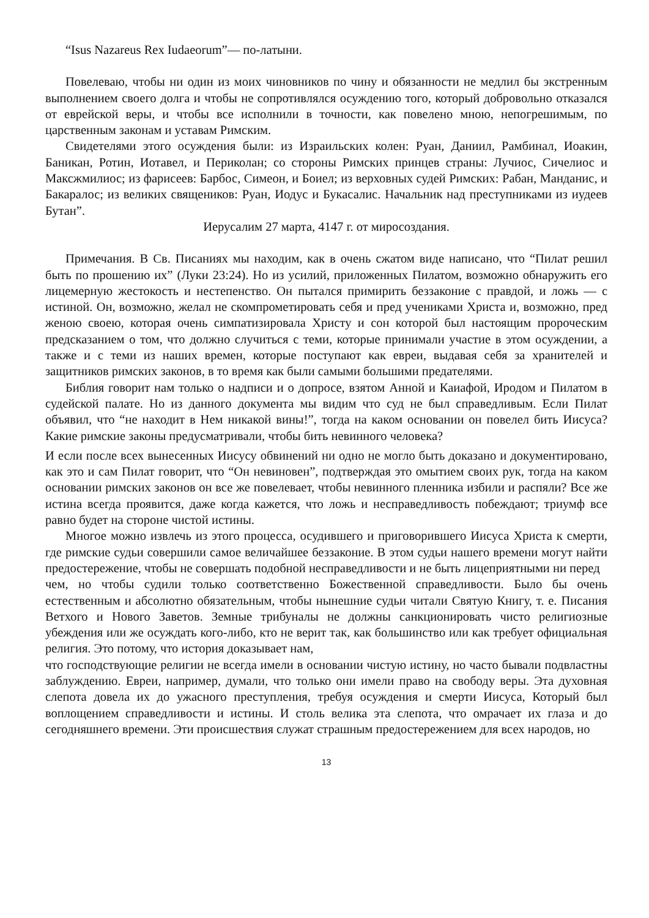“Isus Nazareus Rex Iudaeorum”— по-латыни.
Повелеваю, чтобы ни один из моих чиновников по чину и обязанности не медлил бы экстренным выполнением своего долга и чтобы не сопротивлялся осуждению того, который добровольно отказался от еврейской веры, и чтобы все исполнили в точности, как повелено мною, непогрешимым, по царственным законам и уставам Римским.
Свидетелями этого осуждения были: из Израильских колен: Руан, Даниил, Рамбинал, Иоакин, Баникан, Ротин, Иотавел, и Периколан; со стороны Римских принцев страны: Лучиос, Сичелиос и Максжмилиос; из фарисеев: Барбос, Симеон, и Боиел; из верховных судей Римских: Рабан, Манданис, и Бакаралос; из великих священиков: Руан, Иодус и Букасалис. Начальник над преступниками из иудеев Бутан”.
Иерусалим 27 марта, 4147 г. от миросоздания.
Примечания. В Св. Писаниях мы находим, как в очень сжатом виде написано, что “Пилат решил быть по прошению их” (Луки 23:24). Но из усилий, приложенных Пилатом, возможно обнаружить его лицемерную жестокость и нестепенство. Он пытался примирить беззаконие с правдой, и ложь — с истиной. Он, возможно, желал не скомпрометировать себя и пред учениками Христа и, возможно, пред женою своею, которая очень симпатизировала Христу и сон которой был настоящим пророческим предсказанием о том, что должно случиться с теми, которые принимали участие в этом осуждении, а также и с теми из наших времен, которые поступают как евреи, выдавая себя за хранителей и защитников римских законов, в то время как были самыми большими предателями.
Библия говорит нам только о надписи и о допросе, взятом Анной и Каиафой, Иродом и Пилатом в судейской палате. Но из данного документа мы видим что суд не был справедливым. Если Пилат объявил, что “не находит в Нем никакой вины!”, тогда на каком основании он повелел бить Иисуса? Какие римские законы предусматривали, чтобы бить невинного человека?
И если после всех вынесенных Иисусу обвинений ни одно не могло быть доказано и документировано, как это и сам Пилат говорит, что “Он невиновен”, подтверждая это омытием своих рук, тогда на каком основании римских законов он все же повелевает, чтобы невинного пленника избили и распяли? Все же истина всегда проявится, даже когда кажется, что ложь и несправедливость побеждают; триумф все равно будет на стороне чистой истины.
Многое можно извлечь из этого процесса, осудившего и приговорившего Иисуса Христа к смерти, где римские судьи совершили самое величайшее беззаконие. В этом судьи нашего времени могут найти предостережение, чтобы не совершать подобной несправедливости и не быть лицеприятными ни перед
чем, но чтобы судили только соответственно Божественной справедливости. Было бы очень естественным и абсолютно обязательным, чтобы нынешние судьи читали Святую Книгу, т. е. Писания Ветхого и Нового Заветов. Земные трибуналы не должны санкционировать чисто религиозные убеждения или же осуждать кого-либо, кто не верит так, как большинство или как требует официальная религия. Это потому, что история доказывает нам,
что господствующие религии не всегда имели в основании чистую истину, но часто бывали подвластны заблуждению. Евреи, например, думали, что только они имели право на свободу веры. Эта духовная слепота довела их до ужасного преступления, требуя осуждения и смерти Иисуса, Который был воплощением справедливости и истины. И столь велика эта слепота, что омрачает их глаза и до сегодняшнего времени. Эти происшествия служат страшным предостережением для всех народов, но
13